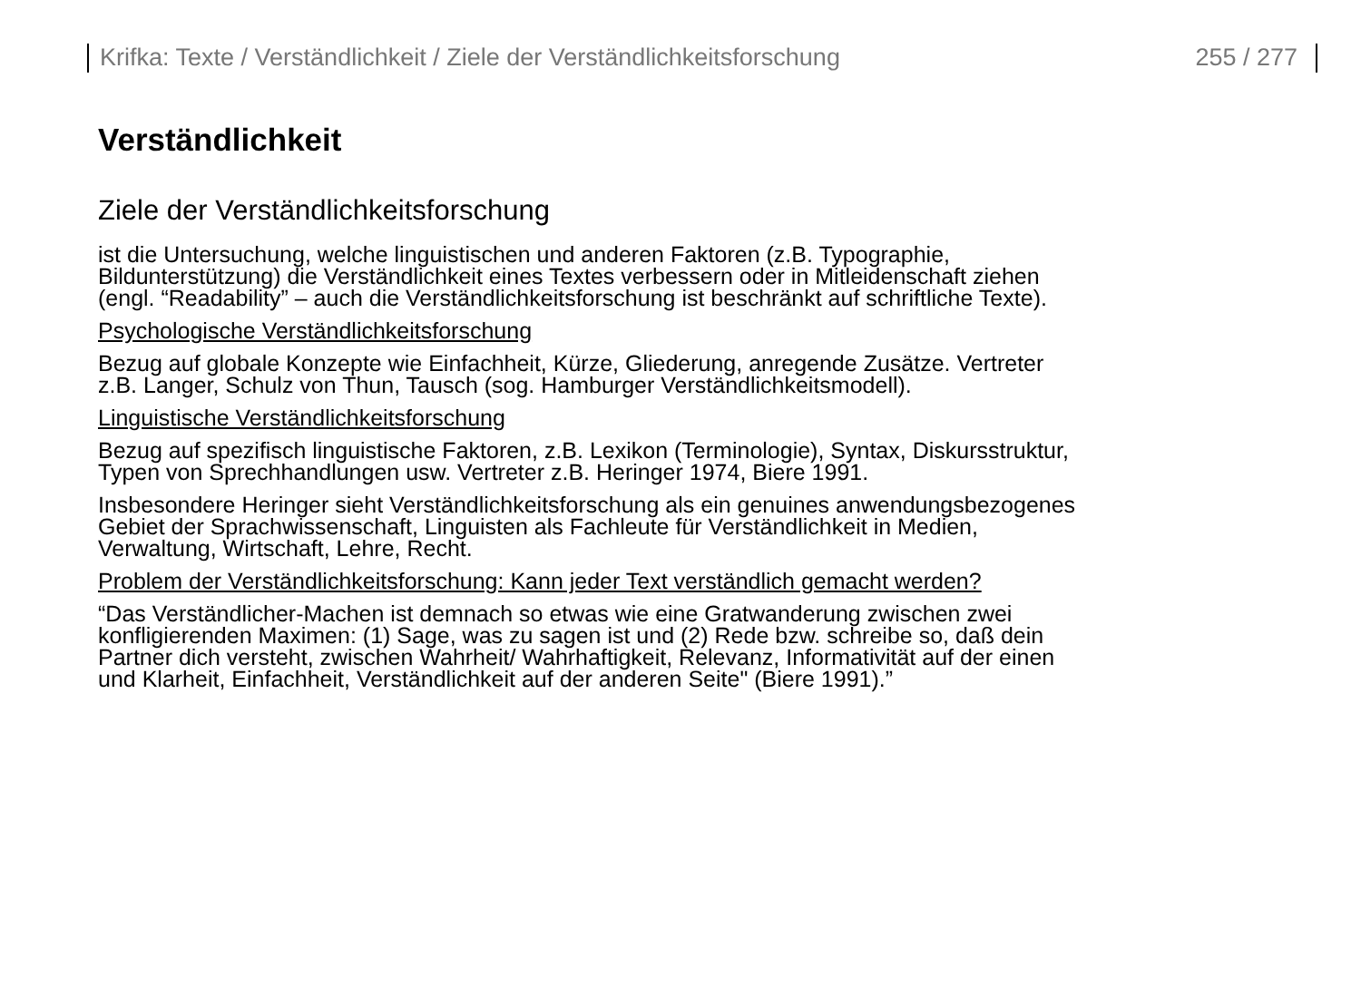Krifka: Texte / Verständlichkeit / Ziele der Verständlichkeitsforschung 255 / 277
Verständlichkeit
Ziele der Verständlichkeitsforschung
ist die Untersuchung, welche linguistischen und anderen Faktoren (z.B. Typographie,
Bildunterstützung) die Verständlichkeit eines Textes verbessern oder in Mitleidenschaft ziehen
(engl. “Readability” – auch die Verständlichkeitsforschung ist beschränkt auf schriftliche Texte).
Psychologische Verständlichkeitsforschung
Bezug auf globale Konzepte wie Einfachheit, Kürze, Gliederung, anregende Zusätze. Vertreter
z.B. Langer, Schulz von Thun, Tausch (sog. Hamburger Verständlichkeitsmodell).
Linguistische Verständlichkeitsforschung
Bezug auf spezifisch linguistische Faktoren, z.B. Lexikon (Terminologie), Syntax, Diskursstruktur,
Typen von Sprechhandlungen usw. Vertreter z.B. Heringer 1974, Biere 1991.
Insbesondere Heringer sieht Verständlichkeitsforschung als ein genuines anwendungsbezogenes
Gebiet der Sprachwissenschaft, Linguisten als Fachleute für Verständlichkeit in Medien,
Verwaltung, Wirtschaft, Lehre, Recht.
Problem der Verständlichkeitsforschung: Kann jeder Text verständlich gemacht werden?
“Das Verständlicher-Machen ist demnach so etwas wie eine Gratwanderung zwischen zwei
konfligierenden Maximen: (1) Sage, was zu sagen ist und (2) Rede bzw. schreibe so, daß dein
Partner dich versteht, zwischen Wahrheit/ Wahrhaftigkeit, Relevanz, Informativität auf der einen
und Klarheit, Einfachheit, Verständlichkeit auf der anderen Seite" (Biere 1991).”